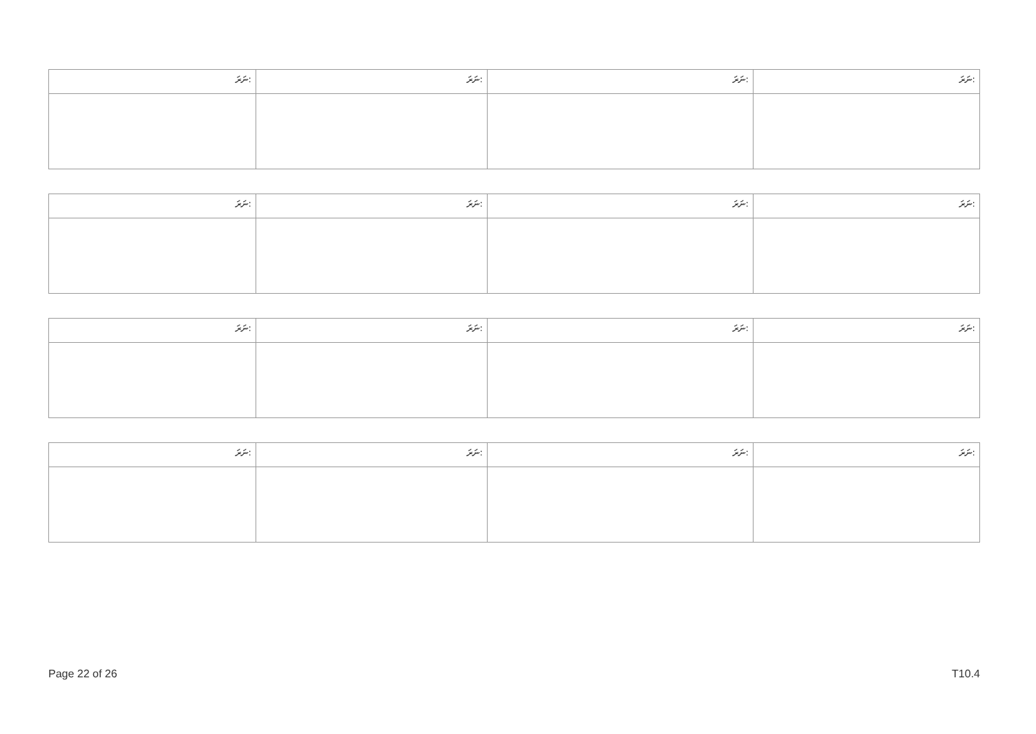| ނަރަ: | ނަރަ: | ނަރަ: | ނަރަ: |
| ނަރަ: | ނަރަ: | ނަރަ: | ނަރަ: |
| ނަރަ: | ނަރަ: | ނަރަ: | ނަރަ: |
| ނަރަ: | ނަރަ: | ނަރަ: | ނަރަ: |
Page 22 of 26 T10.4